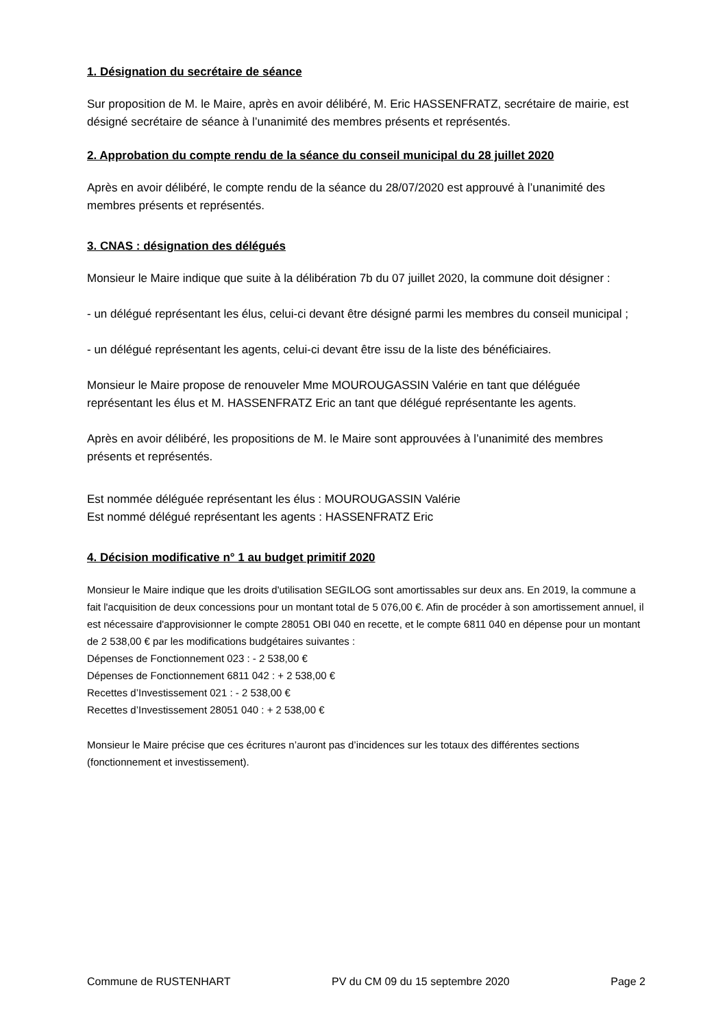1. Désignation du secrétaire de séance
Sur proposition de M. le Maire, après en avoir délibéré, M. Eric HASSENFRATZ, secrétaire de mairie, est désigné secrétaire de séance à l’unanimité des membres présents et représentés.
2. Approbation du compte rendu de la séance du conseil municipal du 28 juillet 2020
Après en avoir délibéré, le compte rendu de la séance du 28/07/2020 est approuvé à l’unanimité des membres présents et représentés.
3. CNAS : désignation des délégués
Monsieur le Maire indique que suite à la délibération 7b du 07 juillet 2020, la commune doit désigner :
- un délégué représentant les élus, celui-ci devant être désigné parmi les membres du conseil municipal ;
- un délégué représentant les agents, celui-ci devant être issu de la liste des bénéficiaires.
Monsieur le Maire propose de renouveler Mme MOUROUGASSIN Valérie en tant que déléguée représentant les élus et M. HASSENFRATZ Eric an tant que délégué représentante les agents.
Après en avoir délibéré, les propositions de M. le Maire sont approuvées à l’unanimité des membres présents et représentés.
Est nommée déléguée représentant les élus : MOUROUGASSIN Valérie
Est nommé délégué représentant les agents : HASSENFRATZ Eric
4. Décision modificative n° 1 au budget primitif 2020
Monsieur le Maire indique que les droits d'utilisation SEGILOG sont amortissables sur deux ans. En 2019, la commune a fait l'acquisition de deux concessions pour un montant total de 5 076,00 €. Afin de procéder à son amortissement annuel, il est nécessaire d'approvisionner le compte 28051 OBI 040 en recette, et le compte 6811 040 en dépense pour un montant de 2 538,00 € par les modifications budgétaires suivantes :
Dépenses de Fonctionnement 023 : - 2 538,00 €
Dépenses de Fonctionnement 6811 042 : + 2 538,00 €
Recettes d’Investissement 021 : - 2 538,00 €
Recettes d’Investissement 28051 040 : + 2 538,00 €
Monsieur le Maire précise que ces écritures n’auront pas d’incidences sur les totaux des différentes sections (fonctionnement et investissement).
Commune de RUSTENHART PV du CM 09 du 15 septembre 2020 Page 2